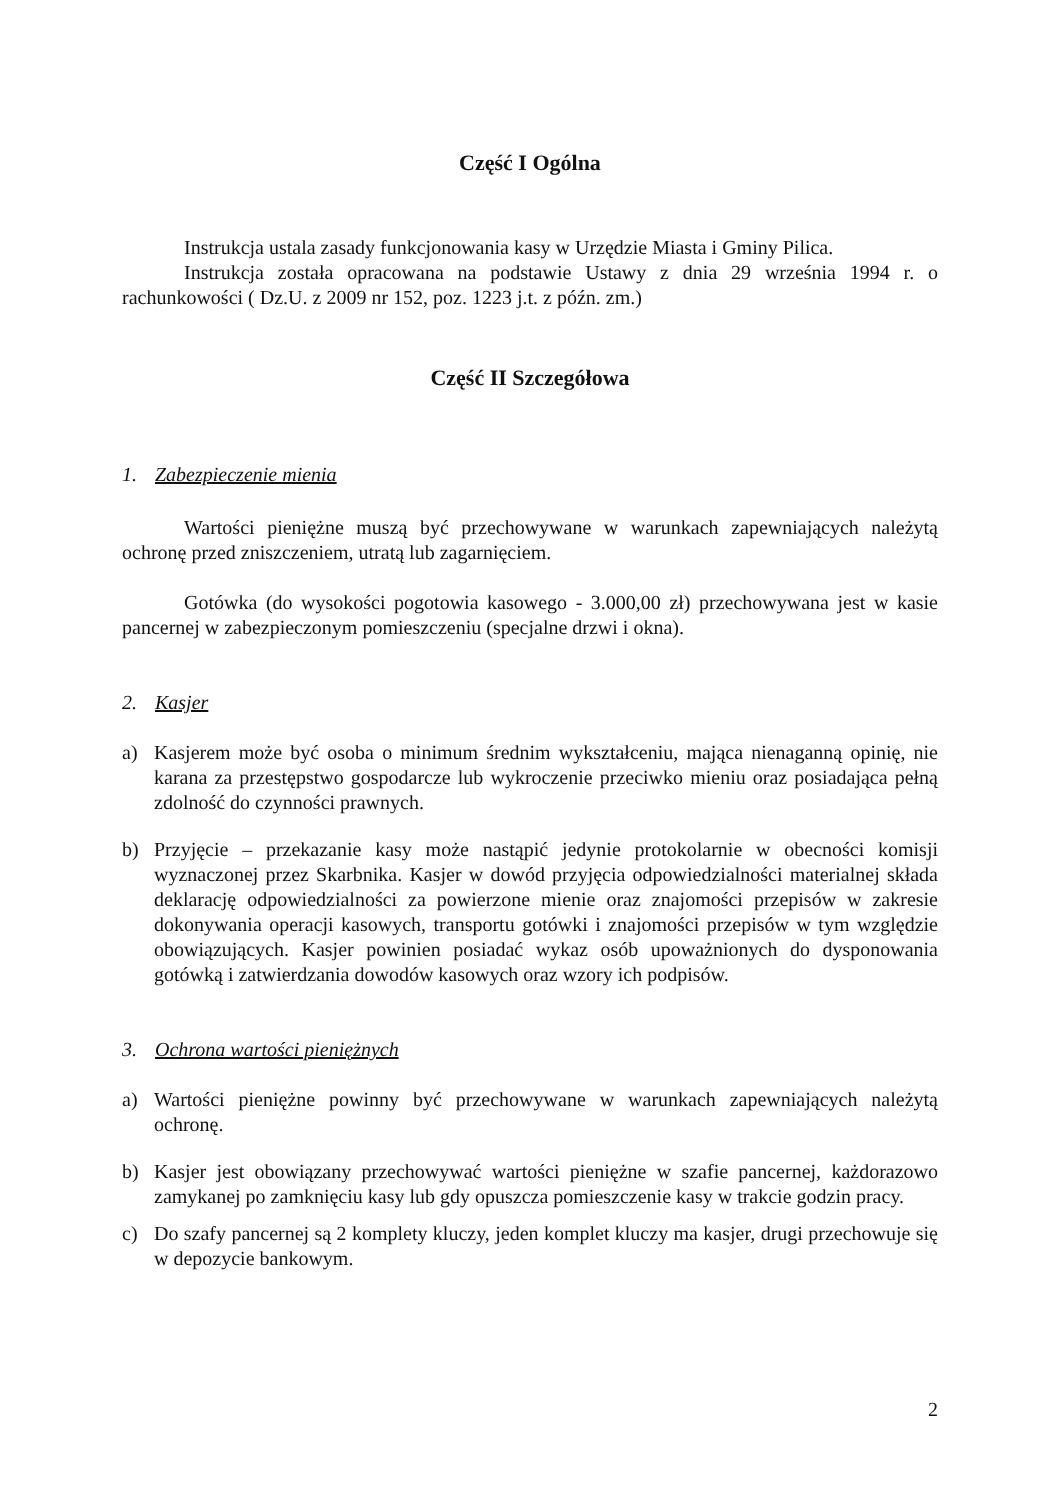Część I Ogólna
Instrukcja ustala zasady funkcjonowania kasy w Urzędzie Miasta i Gminy Pilica.
Instrukcja została opracowana na podstawie Ustawy z dnia 29 września 1994 r. o rachunkowości ( Dz.U. z 2009 nr 152, poz. 1223 j.t. z późn. zm.)
Część II Szczegółowa
1. Zabezpieczenie mienia
Wartości pieniężne muszą być przechowywane w warunkach zapewniających należytą ochronę przed zniszczeniem, utratą lub zagarnięciem.
Gotówka (do wysokości pogotowia kasowego - 3.000,00 zł) przechowywana jest w kasie pancernej w zabezpieczonym pomieszczeniu (specjalne drzwi i okna).
2. Kasjer
a) Kasjerem może być osoba o minimum średnim wykształceniu, mająca nienaganną opinię, nie karana za przestępstwo gospodarcze lub wykroczenie przeciwko mieniu oraz posiadająca pełną zdolność do czynności prawnych.
b) Przyjęcie – przekazanie kasy może nastąpić jedynie protokolarnie w obecności komisji wyznaczonej przez Skarbnika. Kasjer w dowód przyjęcia odpowiedzialności materialnej składa deklarację odpowiedzialności za powierzone mienie oraz znajomości przepisów w zakresie dokonywania operacji kasowych, transportu gotówki i znajomości przepisów w tym względzie obowiązujących. Kasjer powinien posiadać wykaz osób upoważnionych do dysponowania gotówką i zatwierdzania dowodów kasowych oraz wzory ich podpisów.
3. Ochrona wartości pieniężnych
a) Wartości pieniężne powinny być przechowywane w warunkach zapewniających należytą ochronę.
b) Kasjer jest obowiązany przechowywać wartości pieniężne w szafie pancernej, każdorazowo zamykanej po zamknięciu kasy lub gdy opuszcza pomieszczenie kasy w trakcie godzin pracy.
c) Do szafy pancernej są 2 komplety kluczy, jeden komplet kluczy ma kasjer, drugi przechowuje się w depozycie bankowym.
2